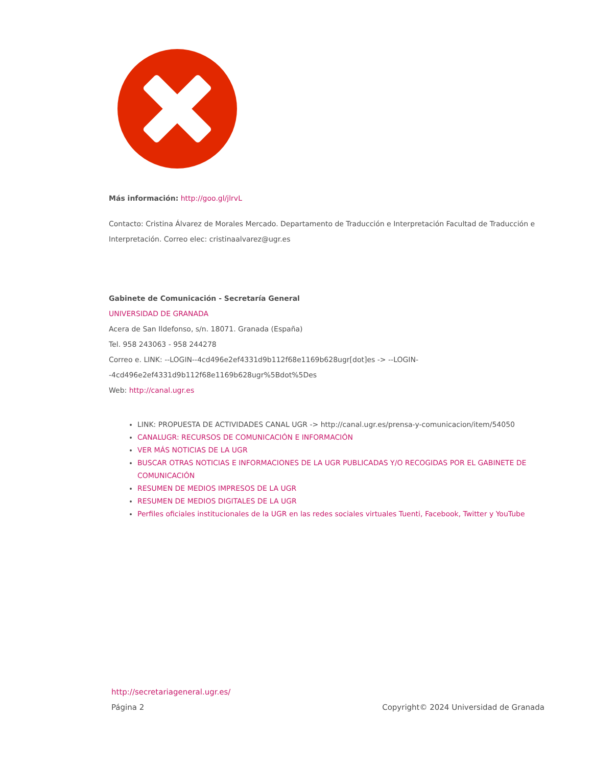Más información: http://goo.gl/jlrvL
Contacto: Cristina Álvarez de Morales Mercado. Departamento de Traducción e Interpretación Facultad de Traducción e Interpretación. Correo elec: cristinaalvarez@ugr.es
Gabinete de Comunicación - Secretaría General
UNIVERSIDAD DE GRANADA
Acera de San Ildefonso, s/n. 18071. Granada (España)
Tel. 958 243063 - 958 244278
Correo e. LINK: --LOGIN--4cd496e2ef4331d9b112f68e1169b628ugr[dot]es -> --LOGIN--4cd496e2ef4331d9b112f68e1169b628ugr%5Bdot%5Des
Web: http://canal.ugr.es
LINK: PROPUESTA DE ACTIVIDADES CANAL UGR -> http://canal.ugr.es/prensa-y-comunicacion/item/54050
CANALUGR: RECURSOS DE COMUNICACIÓN E INFORMACIÓN
VER MÁS NOTICIAS DE LA UGR
BUSCAR OTRAS NOTICIAS E INFORMACIONES DE LA UGR PUBLICADAS Y/O RECOGIDAS POR EL GABINETE DE COMUNICACIÓN
RESUMEN DE MEDIOS IMPRESOS DE LA UGR
RESUMEN DE MEDIOS DIGITALES DE LA UGR
Perfiles oficiales institucionales de la UGR en las redes sociales virtuales Tuenti, Facebook, Twitter y YouTube
http://secretariageneral.ugr.es/
Página 2 Copyright© 2024 Universidad de Granada